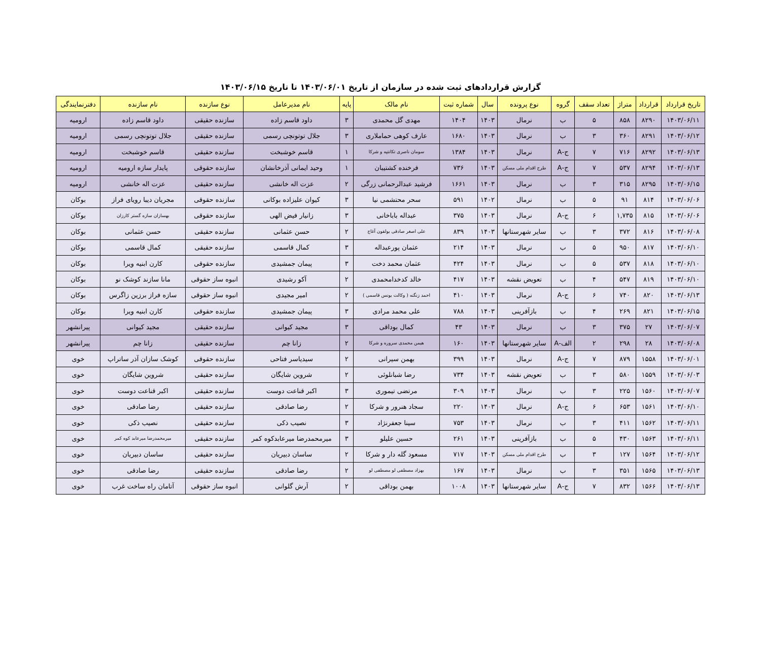گزارش قراردادهای ثبت شده در سازمان از تاریخ ۱۴۰۳/۰۶/۰۱ تا تاریخ ۱۴۰۳/۰۶/۱۵
| تاریخ قرارداد | قرارداد | متراژ | تعداد سقف | گروه | نوع پرونده | سال | شماره ثبت | نام مالک | پایه | نام مدیرعامل | نوع سازنده | نام سازنده | دفترنمایندگی |
| --- | --- | --- | --- | --- | --- | --- | --- | --- | --- | --- | --- | --- | --- |
| ۱۴۰۳/۰۶/۱۱ | ۸۲۹۰ | ۸۵۸ | ۵ | ب | نرمال | ۱۴۰۳ | ۱۴۰۴ | مهدی گل محمدی | ۳ | داود قاسم زاده | سازنده حقیقی | داود قاسم زاده | ارومیه |
| ۱۴۰۳/۰۶/۱۲ | ۸۲۹۱ | ۳۶۰ | ۳ | ب | نرمال | ۱۴۰۳ | ۱۶۸۰ | عارف کوهی حماملاری | ۳ | جلال توتونچی رسمی | سازنده حقیقی | جلال توتونچی رسمی | ارومیه |
| ۱۴۰۳/۰۶/۱۳ | ۸۲۹۲ | ۷۱۶ | ۷ | ج-A | نرمال | ۱۴۰۳ | ۱۳۸۴ | سومان ناصری تکانتپه و شرکا | ۱ | قاسم خوشبخت | سازنده حقیقی | قاسم خوشبخت | ارومیه |
| ۱۴۰۳/۰۶/۱۳ | ۸۲۹۴ | ۵۳۷ | ۷ | ج-A | طرح اقدام ملی مسکن | ۱۴۰۳ | ۷۳۶ | فرخنده کشتیبان | ۱ | وحید ایمانی آذرخانشان | سازنده حقوقی | پایدار سازه ارومیه | ارومیه |
| ۱۴۰۳/۰۶/۱۵ | ۸۲۹۵ | ۳۱۵ | ۳ | ب | نرمال | ۱۴۰۳ | ۱۶۶۱ | فرشید عبدالرحمانی زرگی | ۲ | عزت اله خانشی | سازنده حقیقی | عزت اله خانشی | ارومیه |
| ۱۴۰۳/۰۶/۰۶ | ۸۱۴ | ۹۱ | ۵ | ب | نرمال | ۱۴۰۲ | ۵۹۱ | سحر محتشمی نیا | ۳ | کیوان علیزاده بوکانی | سازنده حقوقی | مجریان دیبا رویای فراز | بوکان |
| ۱۴۰۳/۰۶/۰۶ | ۸۱۵ | ۱,۷۳۵ | ۶ | ج-A | نرمال | ۱۴۰۳ | ۳۷۵ | عبداله باباخانی | ۳ | زانیار فیض الهی | سازنده حقوقی | بهسازان سازه گستر کارزان | بوکان |
| ۱۴۰۳/۰۶/۰۸ | ۸۱۶ | ۳۷۲ | ۳ | ب | سایر شهرستانها | ۱۴۰۳ | ۸۳۹ | علی اصغر صادقی یولقون آغاج | ۲ | حسن عثمانی | سازنده حقیقی | حسن عثمانی | بوکان |
| ۱۴۰۳/۰۶/۱۰ | ۸۱۷ | ۹۵۰ | ۵ | ب | نرمال | ۱۴۰۳ | ۲۱۴ | عثمان پورعبداله | ۳ | کمال قاسمی | سازنده حقیقی | کمال قاسمی | بوکان |
| ۱۴۰۳/۰۶/۱۰ | ۸۱۸ | ۵۳۷ | ۵ | ب | نرمال | ۱۴۰۳ | ۴۲۴ | عثمان محمد دخت | ۳ | پیمان جمشیدی | سازنده حقوقی | کارن ابنیه ویرا | بوکان |
| ۱۴۰۳/۰۶/۱۰ | ۸۱۹ | ۵۴۷ | ۴ | ب | تعویض نقشه | ۱۴۰۳ | ۴۱۷ | خالد کدخدامحمدی | ۲ | آکو رشیدی | انبوه ساز حقوقی | مانا سازند کوشک نو | بوکان |
| ۱۴۰۳/۰۶/۱۳ | ۸۲۰ | ۷۴۰ | ۶ | ج-A | نرمال | ۱۴۰۳ | ۴۱۰ | احمد زنگنه ( وکالت یونس قاسمی ) | ۲ | امیر مجیدی | انبوه ساز حقوقی | سازه فراز برزین زاگرس | بوکان |
| ۱۴۰۳/۰۶/۱۵ | ۸۲۱ | ۲۶۹ | ۴ | ب | بازآفرینی | ۱۴۰۳ | ۷۸۸ | علی محمد مرادی | ۳ | پیمان جمشیدی | سازنده حقوقی | کارن ابنیه ویرا | بوکان |
| ۱۴۰۳/۰۶/۰۷ | ۲۷ | ۳۷۵ | ۳ | ب | نرمال | ۱۴۰۳ | ۴۳ | کمال بوداقی | ۳ | مجید کیوانی | سازنده حقیقی | مجید کیوانی | پیرانشهر |
| ۱۴۰۳/۰۶/۰۸ | ۲۸ | ۲۹۸ | ۲ | الف-A | سایر شهرستانها | ۱۴۰۳ | ۱۶۰ | هیمن محمدی سروره و شرکا | ۲ | زانا چم | سازنده حقیقی | زانا چم | پیرانشهر |
| ۱۴۰۳/۰۶/۰۱ | ۱۵۵۸ | ۸۷۹ | ۷ | ج-A | نرمال | ۱۴۰۳ | ۳۹۹ | بهمن سیرانی | ۲ | سیدیاسر فتاحی | سازنده حقوقی | کوشک سازان آذر ساتراپ | خوی |
| ۱۴۰۳/۰۶/۰۳ | ۱۵۵۹ | ۵۸۰ | ۳ | ب | تعویض نقشه | ۱۴۰۳ | ۷۳۴ | رضا شبانلوئی | ۲ | شروین شایگان | سازنده حقیقی | شروین شایگان | خوی |
| ۱۴۰۳/۰۶/۰۷ | ۱۵۶۰ | ۲۲۵ | ۳ | ب | نرمال | ۱۴۰۳ | ۳۰۹ | مرتضی تیموری | ۳ | اکبر قناعت دوست | سازنده حقیقی | اکبر قناعت دوست | خوی |
| ۱۴۰۳/۰۶/۱۰ | ۱۵۶۱ | ۶۵۳ | ۶ | ج-A | نرمال | ۱۴۰۳ | ۲۲۰ | سجاد هنرور و شرکا | ۲ | رضا صادقی | سازنده حقیقی | رضا صادقی | خوی |
| ۱۴۰۳/۰۶/۱۱ | ۱۵۶۲ | ۴۱۱ | ۳ | ب | نرمال | ۱۴۰۳ | ۷۵۳ | سینا جعفرنژاد | ۳ | نصیب ذکی | سازنده حقیقی | نصیب ذکی | خوی |
| ۱۴۰۳/۰۶/۱۱ | ۱۵۶۳ | ۴۳۰ | ۵ | ب | بازآفرینی | ۱۴۰۳ | ۲۶۱ | حسین علیلو | ۳ | میرمحمدرضا میرعابدکوه کمر | سازنده حقیقی | میرمحمدرضا میرعابد کوه کمر | خوی |
| ۱۴۰۳/۰۶/۱۲ | ۱۵۶۴ | ۱۲۷ | ۳ | ب | طرح اقدام ملی مسکن | ۱۴۰۳ | ۷۱۷ | مسعود گله دار و شرکا | ۲ | ساسان دبیریان | سازنده حقیقی | ساسان دبیریان | خوی |
| ۱۴۰۳/۰۶/۱۳ | ۱۵۶۵ | ۳۵۱ | ۳ | ب | نرمال | ۱۴۰۳ | ۱۶۷ | بهزاد مصطفی لو مصطفی لو | ۲ | رضا صادقی | سازنده حقیقی | رضا صادقی | خوی |
| ۱۴۰۳/۰۶/۱۳ | ۱۵۶۶ | ۸۳۲ | ۷ | ج-A | سایر شهرستانها | ۱۴۰۳ | ۱۰۰۸ | بهمن بوداقی | ۲ | آرش گلوانی | انبوه ساز حقوقی | آتامان راه ساخت غرب | خوی |